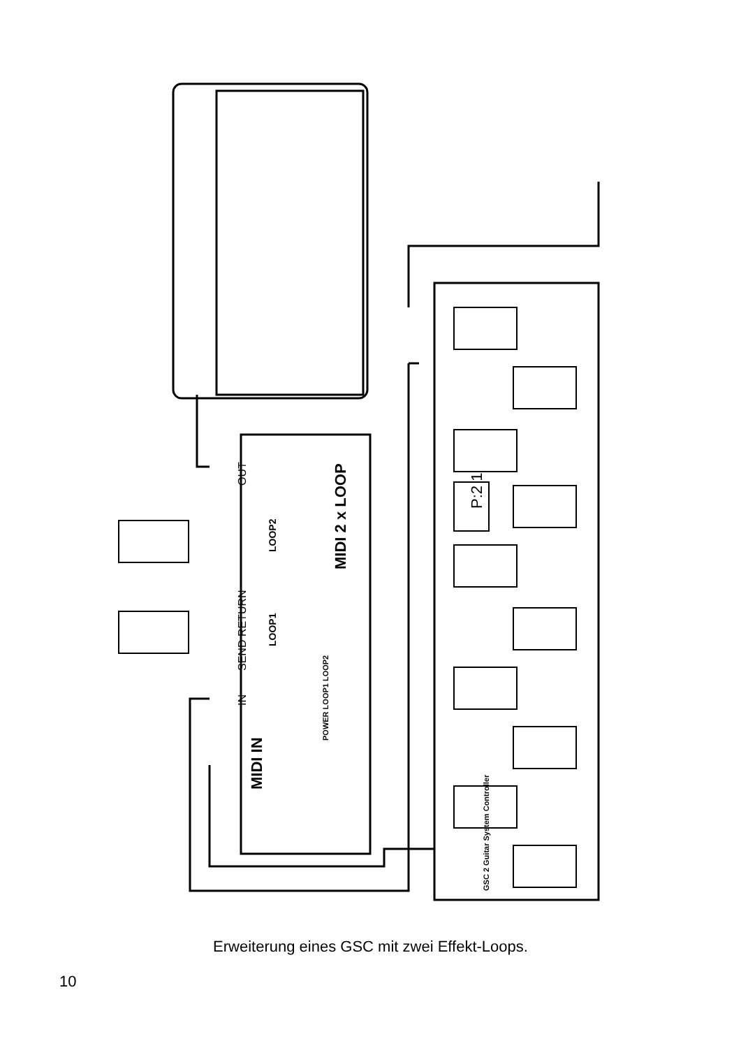MIDI 2 x LOOP
MIDI IN
SEND RETURN
LOOP1
LOOP2
IN
OUT
POWER LOOP1 LOOP2
GSC 2 Guitar System Controller
P:2 1
Erweiterung eines GSC mit zwei Effekt-Loops.
10